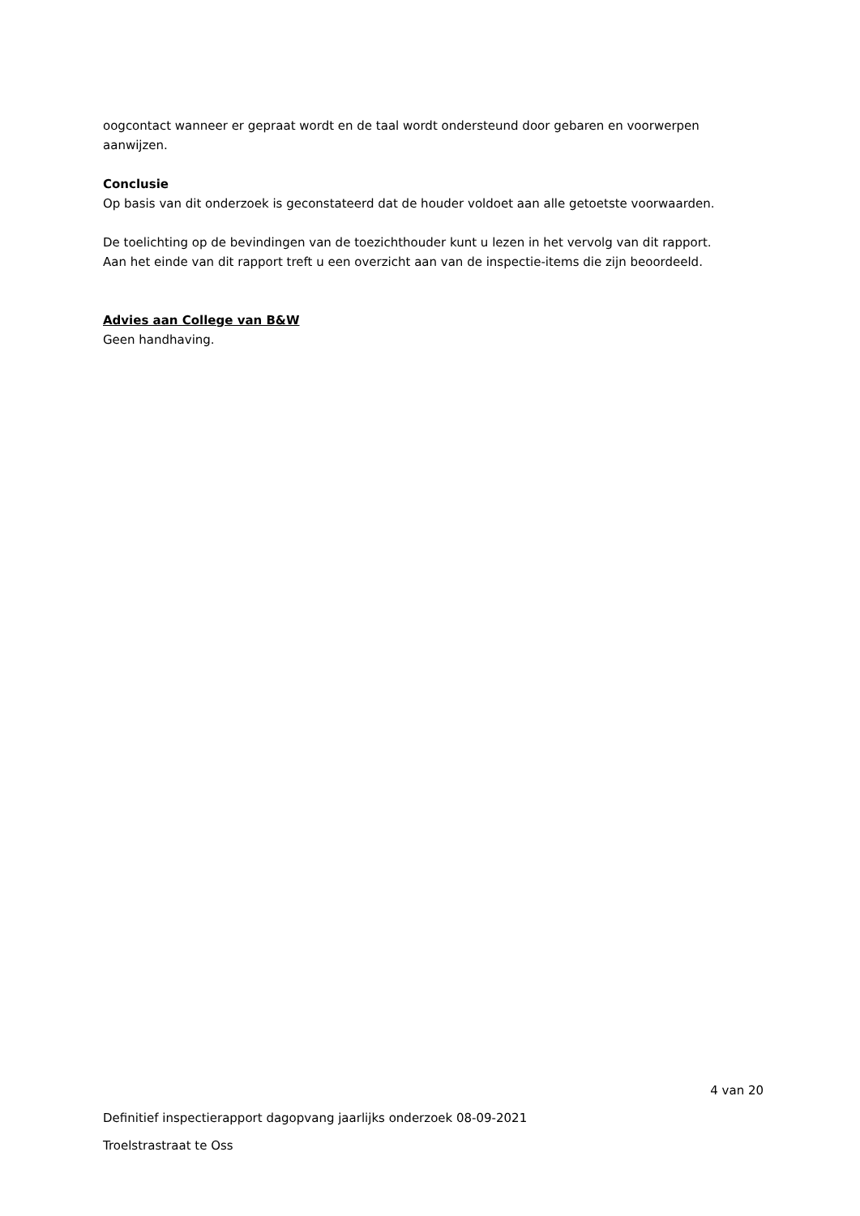oogcontact wanneer er gepraat wordt en de taal wordt ondersteund door gebaren en voorwerpen aanwijzen.
Conclusie
Op basis van dit onderzoek is geconstateerd dat de houder voldoet aan alle getoetste voorwaarden.
De toelichting op de bevindingen van de toezichthouder kunt u lezen in het vervolg van dit rapport.
Aan het einde van dit rapport treft u een overzicht aan van de inspectie-items die zijn beoordeeld.
Advies aan College van B&W
Geen handhaving.
4 van 20
Definitief inspectierapport dagopvang jaarlijks onderzoek 08-09-2021
Troelstrastraat te Oss